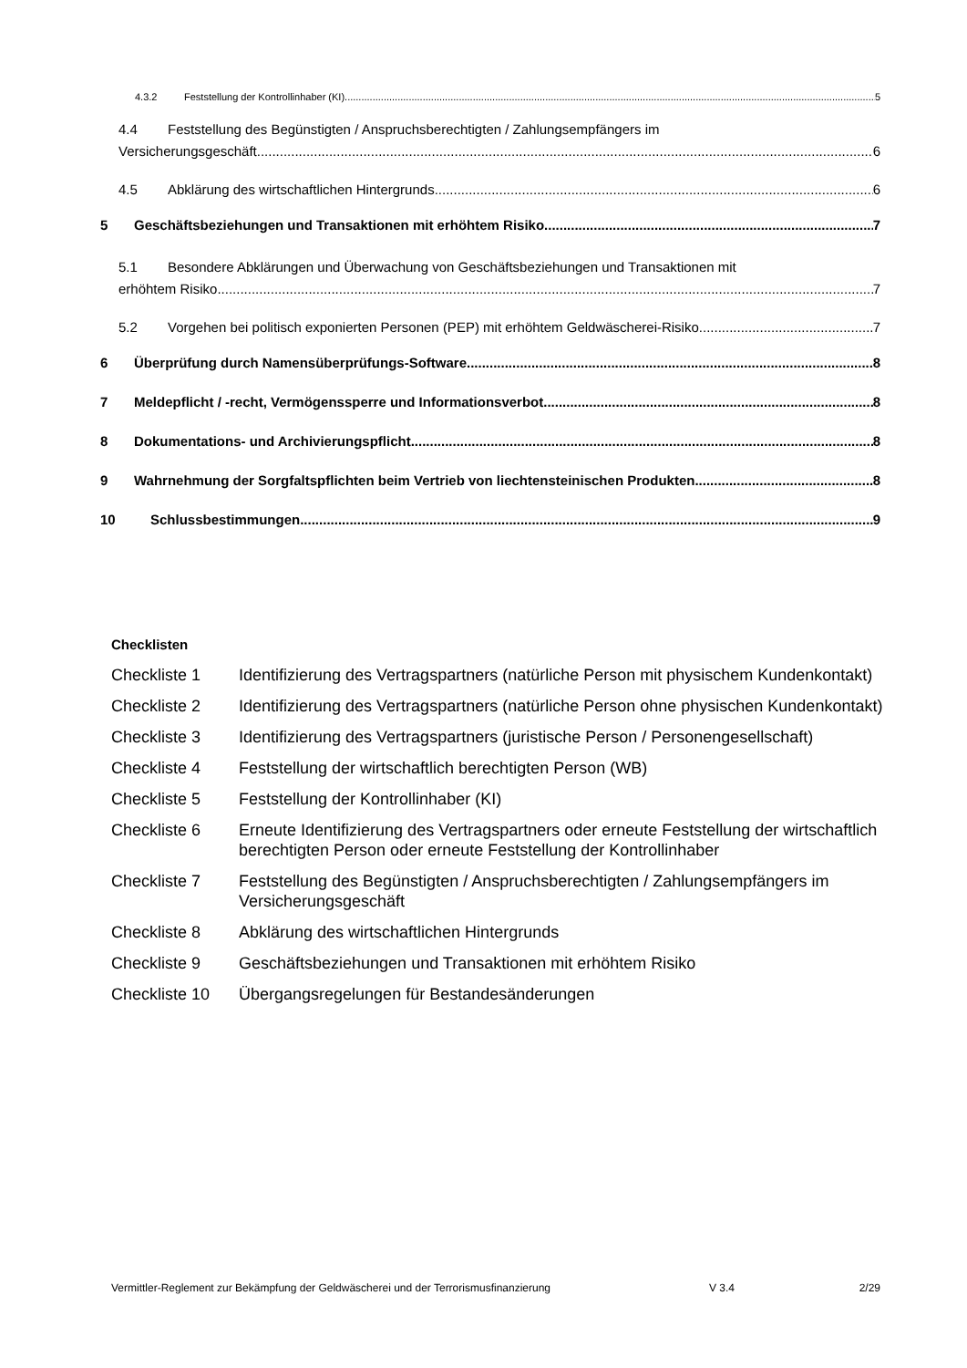4.3.2 Feststellung der Kontrollinhaber (KI) 5
4.4 Feststellung des Begünstigten / Anspruchsberechtigten / Zahlungsempfängers im
Versicherungsgeschäft 6
4.5 Abklärung des wirtschaftlichen Hintergrunds 6
5 Geschäftsbeziehungen und Transaktionen mit erhöhtem Risiko 7
5.1 Besondere Abklärungen und Überwachung von Geschäftsbeziehungen und Transaktionen mit
erhöhtem Risiko 7
5.2 Vorgehen bei politisch exponierten Personen (PEP) mit erhöhtem Geldwäscherei-Risiko 7
6 Überprüfung durch Namensüberprüfungs-Software 8
7 Meldepflicht / -recht, Vermögenssperre und Informationsverbot 8
8 Dokumentations- und Archivierungspflicht 8
9 Wahrnehmung der Sorgfaltspflichten beim Vertrieb von liechtensteinischen Produkten 8
10 Schlussbestimmungen 9
Checklisten
Checkliste 1 Identifizierung des Vertragspartners (natürliche Person mit physischem Kundenkontakt)
Checkliste 2 Identifizierung des Vertragspartners (natürliche Person ohne physischen Kundenkontakt)
Checkliste 3 Identifizierung des Vertragspartners (juristische Person / Personengesellschaft)
Checkliste 4 Feststellung der wirtschaftlich berechtigten Person (WB)
Checkliste 5 Feststellung der Kontrollinhaber (KI)
Checkliste 6 Erneute Identifizierung des Vertragspartners oder erneute Feststellung der wirtschaftlich berechtigten Person oder erneute Feststellung der Kontrollinhaber
Checkliste 7 Feststellung des Begünstigten / Anspruchsberechtigten / Zahlungsempfängers im Versicherungsgeschäft
Checkliste 8 Abklärung des wirtschaftlichen Hintergrunds
Checkliste 9 Geschäftsbeziehungen und Transaktionen mit erhöhtem Risiko
Checkliste 10 Übergangsregelungen für Bestandesänderungen
Vermittler-Reglement zur Bekämpfung der Geldwäscherei und der Terrorismusfinanzierung V 3.4 2/29